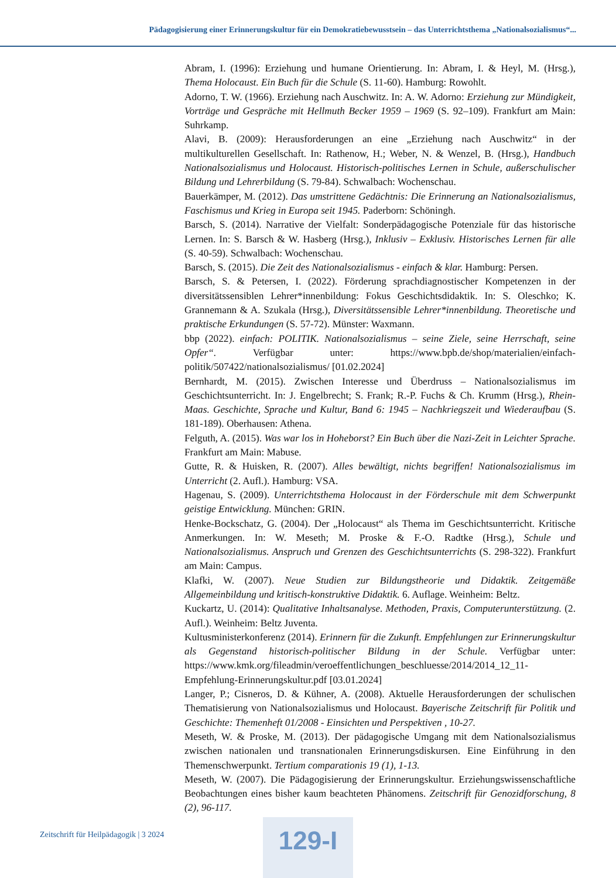Pädagogisierung einer Erinnerungskultur für ein Demokratiebewusstsein – das Unterrichtsthema „Nationalsozialismus“...
Abram, I. (1996): Erziehung und humane Orientierung. In: Abram, I. & Heyl, M. (Hrsg.), Thema Holocaust. Ein Buch für die Schule (S. 11-60). Hamburg: Rowohlt.
Adorno, T. W. (1966). Erziehung nach Auschwitz. In: A. W. Adorno: Erziehung zur Mündigkeit, Vorträge und Gespräche mit Hellmuth Becker 1959 – 1969 (S. 92–109). Frankfurt am Main: Suhrkamp.
Alavi, B. (2009): Herausforderungen an eine „Erziehung nach Auschwitz“ in der multikulturellen Gesellschaft. In: Rathenow, H.; Weber, N. & Wenzel, B. (Hrsg.), Handbuch Nationalsozialismus und Holocaust. Historisch-politisches Lernen in Schule, außerschulischer Bildung und Lehrerbildung (S. 79-84). Schwalbach: Wochenschau.
Bauerkämper, M. (2012). Das umstrittene Gedächtnis: Die Erinnerung an Nationalsozialismus, Faschismus und Krieg in Europa seit 1945. Paderborn: Schöningh.
Barsch, S. (2014). Narrative der Vielfalt: Sonderpädagogische Potenziale für das historische Lernen. In: S. Barsch & W. Hasberg (Hrsg.), Inklusiv – Exklusiv. Historisches Lernen für alle (S. 40-59). Schwalbach: Wochenschau.
Barsch, S. (2015). Die Zeit des Nationalsozialismus - einfach & klar. Hamburg: Persen.
Barsch, S. & Petersen, I. (2022). Förderung sprachdiagnostischer Kompetenzen in der diversitätssensiblen Lehrer*innenbildung: Fokus Geschichtsdidaktik. In: S. Oleschko; K. Grannemann & A. Szukala (Hrsg.), Diversitätssensible Lehrer*innenbildung. Theoretische und praktische Erkundungen (S. 57-72). Münster: Waxmann.
bbp (2022). einfach: POLITIK. Nationalsozialismus – seine Ziele, seine Herrschaft, seine Opfer“. Verfügbar unter: https://www.bpb.de/shop/materialien/einfach-politik/507422/nationalsozialismus/ [01.02.2024]
Bernhardt, M. (2015). Zwischen Interesse und Überdruss – Nationalsozialismus im Geschichtsunterricht. In: J. Engelbrecht; S. Frank; R.-P. Fuchs & Ch. Krumm (Hrsg.), Rhein-Maas. Geschichte, Sprache und Kultur, Band 6: 1945 – Nachkriegszeit und Wiederaufbau (S. 181-189). Oberhausen: Athena.
Felguth, A. (2015). Was war los in Hoheborst? Ein Buch über die Nazi-Zeit in Leichter Sprache. Frankfurt am Main: Mabuse.
Gutte, R. & Huisken, R. (2007). Alles bewältigt, nichts begriffen! Nationalsozialismus im Unterricht (2. Aufl.). Hamburg: VSA.
Hagenau, S. (2009). Unterrichtsthema Holocaust in der Förderschule mit dem Schwerpunkt geistige Entwicklung. München: GRIN.
Henke-Bockschatz, G. (2004). Der „Holocaust“ als Thema im Geschichtsunterricht. Kritische Anmerkungen. In: W. Meseth; M. Proske & F.-O. Radtke (Hrsg.), Schule und Nationalsozialismus. Anspruch und Grenzen des Geschichtsunterrichts (S. 298-322). Frankfurt am Main: Campus.
Klafki, W. (2007). Neue Studien zur Bildungstheorie und Didaktik. Zeitgemäße Allgemeinbildung und kritisch-konstruktive Didaktik. 6. Auflage. Weinheim: Beltz.
Kuckartz, U. (2014): Qualitative Inhaltsanalyse. Methoden, Praxis, Computerunterstützung. (2. Aufl.). Weinheim: Beltz Juventa.
Kultusministerkonferenz (2014). Erinnern für die Zukunft. Empfehlungen zur Erinnerungskultur als Gegenstand historisch-politischer Bildung in der Schule. Verfügbar unter: https://www.kmk.org/fileadmin/veroeffentlichungen_beschluesse/2014/2014_12_11-Empfehlung-Erinnerungskultur.pdf [03.01.2024]
Langer, P.; Cisneros, D. & Kühner, A. (2008). Aktuelle Herausforderungen der schulischen Thematisierung von Nationalsozialismus und Holocaust. Bayerische Zeitschrift für Politik und Geschichte: Themenheft 01/2008 - Einsichten und Perspektiven , 10-27.
Meseth, W. & Proske, M. (2013). Der pädagogische Umgang mit dem Nationalsozialismus zwischen nationalen und transnationalen Erinnerungsdiskursen. Eine Einführung in den Themenschwerpunkt. Tertium comparationis 19 (1), 1-13.
Meseth, W. (2007). Die Pädagogisierung der Erinnerungskultur. Erziehungswissenschaftliche Beobachtungen eines bisher kaum beachteten Phänomens. Zeitschrift für Genozidforschung, 8 (2), 96-117.
Zeitschrift für Heilpädagogik | 3 2024
129-I